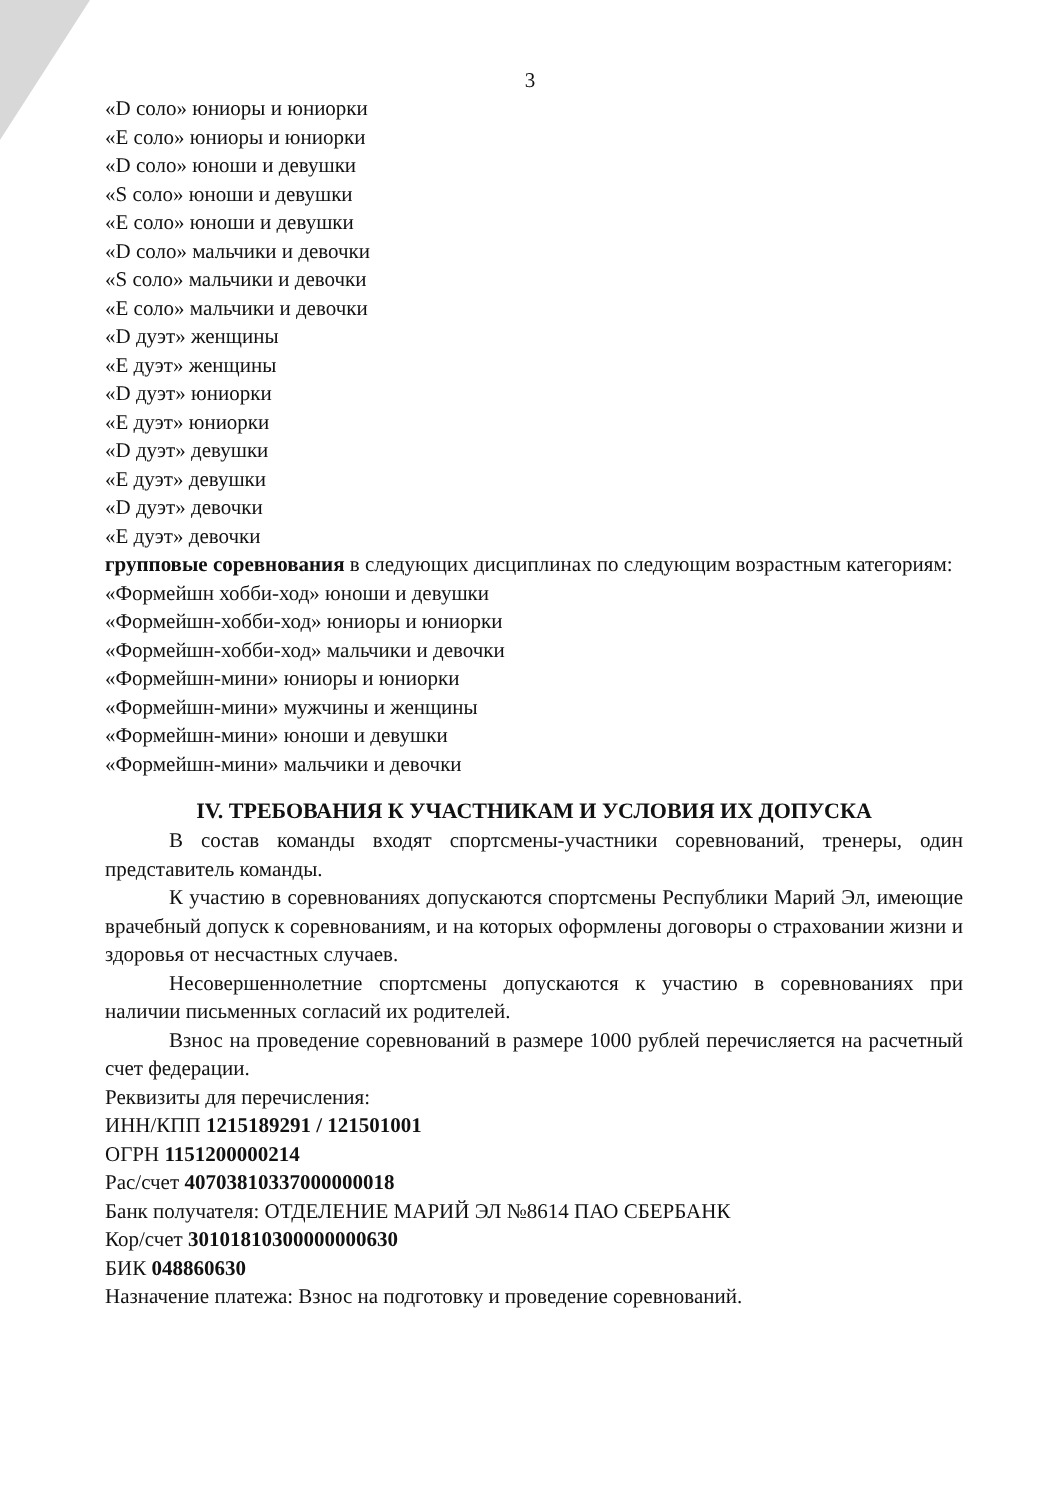3
«D соло» юниоры и юниорки
«E соло» юниоры и юниорки
«D соло» юноши и девушки
«S соло» юноши и девушки
«E соло» юноши и девушки
«D соло» мальчики и девочки
«S соло» мальчики и девочки
«E соло» мальчики и девочки
«D дуэт» женщины
«E дуэт» женщины
«D дуэт» юниорки
«E дуэт» юниорки
«D дуэт» девушки
«E дуэт» девушки
«D дуэт» девочки
«E дуэт» девочки
групповые соревнования в следующих дисциплинах по следующим возрастным категориям:
«Формейшн хобби-ход» юноши и девушки
«Формейшн-хобби-ход» юниоры и юниорки
«Формейшн-хобби-ход» мальчики и девочки
«Формейшн-мини» юниоры и юниорки
«Формейшн-мини» мужчины и женщины
«Формейшн-мини» юноши и девушки
«Формейшн-мини» мальчики и девочки
IV. ТРЕБОВАНИЯ К УЧАСТНИКАМ И УСЛОВИЯ ИХ ДОПУСКА
В состав команды входят спортсмены-участники соревнований, тренеры, один представитель команды.
К участию в соревнованиях допускаются спортсмены Республики Марий Эл, имеющие врачебный допуск к соревнованиям, и на которых оформлены договоры о страховании жизни и здоровья от несчастных случаев.
Несовершеннолетние спортсмены допускаются к участию в соревнованиях при наличии письменных согласий их родителей.
Взнос на проведение соревнований в размере 1000 рублей перечисляется на расчетный счет федерации.
Реквизиты для перечисления:
ИНН/КПП 1215189291 / 121501001
ОГРН 1151200000214
Рас/счет 40703810337000000018
Банк получателя: ОТДЕЛЕНИЕ МАРИЙ ЭЛ №8614 ПАО СБЕРБАНК
Кор/счет 30101810300000000630
БИК 048860630
Назначение платежа: Взнос на подготовку и проведение соревнований.